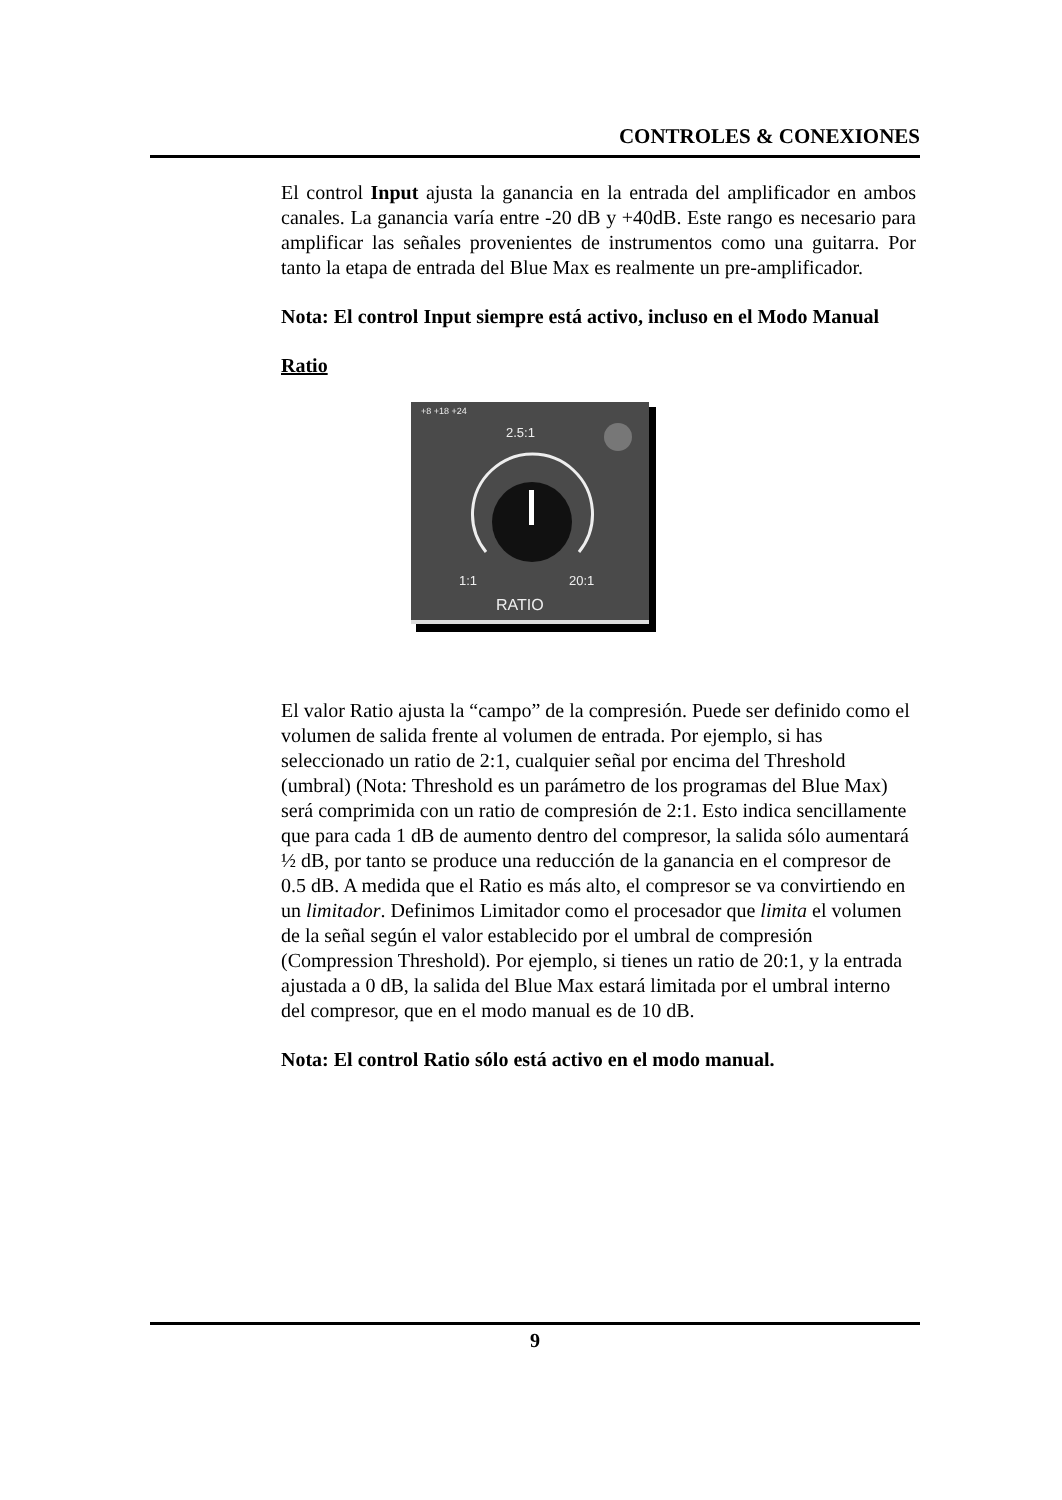CONTROLES & CONEXIONES
El control Input ajusta la ganancia en la entrada del amplificador en ambos canales. La ganancia varía entre -20 dB y +40dB. Este rango es necesario para amplificar las señales provenientes de instrumentos como una guitarra. Por tanto la etapa de entrada del Blue Max es realmente un pre-amplificador.
Nota: El control Input siempre está activo, incluso en el Modo Manual
Ratio
+8 +18 +24
2.5:1
1:1
20:1
RATIO
El valor Ratio ajusta la “campo” de la compresión. Puede ser definido como el volumen de salida frente al volumen de entrada. Por ejemplo, si has seleccionado un ratio de 2:1, cualquier señal por encima del Threshold (umbral) (Nota: Threshold es un parámetro de los programas del Blue Max) será comprimida con un ratio de compresión de 2:1. Esto indica sencillamente que para cada 1 dB de aumento dentro del compresor, la salida sólo aumentará ½ dB, por tanto se produce una reducción de la ganancia en el compresor de 0.5 dB. A medida que el Ratio es más alto, el compresor se va convirtiendo en un limitador. Definimos Limitador como el procesador que limita el volumen de la señal según el valor establecido por el umbral de compresión (Compression Threshold). Por ejemplo, si tienes un ratio de 20:1, y la entrada ajustada a 0 dB, la salida del Blue Max estará limitada por el umbral interno del compresor, que en el modo manual es de 10 dB.
Nota: El control Ratio sólo está activo en el modo manual.
9